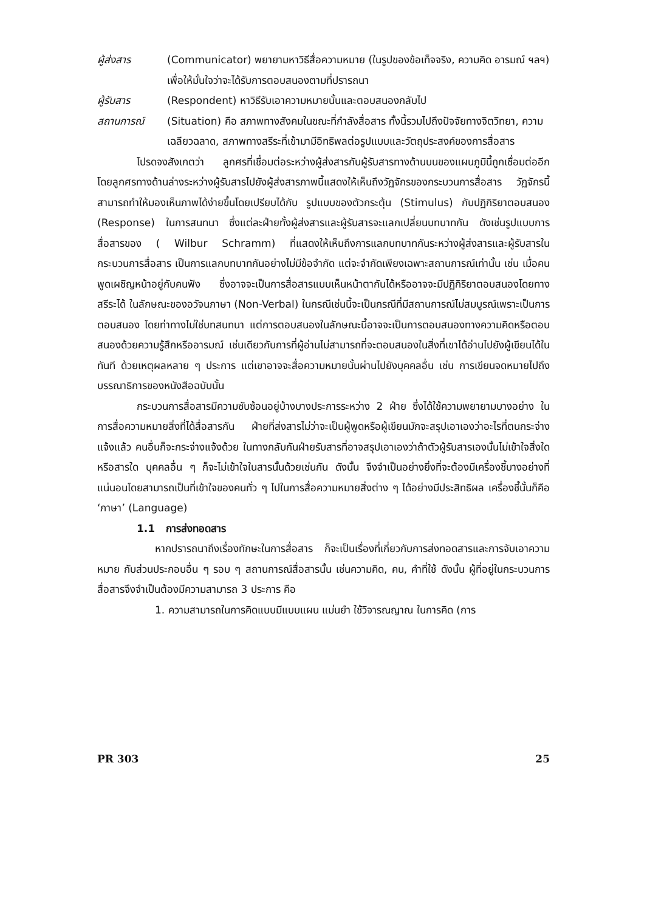ผู้ส่งสาร (Communicator) พยายามหาวิธีสื่อความหมาย (ในรูปของข้อเท็จจริง, ความคิด อารมณ์ ฯลฯ) เพื่อให้มั่นใจว่าจะได้รับการตอบสนองตามที่ปรารถนา
ผู้รับสาร (Respondent) หาวิธีรับเอาความหมายนั้นและตอบสนองกลับไป
สถานการณ์ (Situation) คือ สภาพทางสังคมในขณะที่กำลังสื่อสาร ทั้งนี้รวมไปถึงปัจจัยทางจิตวิทยา, ความเฉลียวฉลาด, สภาพทางสรีระที่เข้ามามีอิทธิพลต่อรูปแบบและวัตถุประสงค์ของการสื่อสาร
โปรดจงสังเกตว่า ลูกศรที่เชื่อมต่อระหว่างผู้ส่งสารกับผู้รับสารทางด้านบนของแผนภูมินี้ถูกเชื่อมต่ออีก โดยลูกศรทางด้านล่างระหว่างผู้รับสารไปยังผู้ส่งสารภาพนี้แสดงให้เห็นถึงวัฏจักรของกระบวนการสื่อสาร วัฏจักรนี้สามารถทำให้มองเห็นภาพได้ง่ายขึ้นโดยเปรียบได้กับ รูปแบบของตัวกระตุ้น (Stimulus) กับปฏิกิริยาตอบสนอง (Response) ในการสนทนา ซึ่งแต่ละฝ่ายทั้งผู้ส่งสารและผู้รับสารจะแลกเปลี่ยนบทบาทกัน ดังเช่นรูปแบบการสื่อสารของ ( Wilbur Schramm) ที่แสดงให้เห็นถึงการแลกบทบาทกันระหว่างผู้ส่งสารและผู้รับสารในกระบวนการสื่อสาร เป็นการแลกบทบาทกันอย่างไม่มีข้อจำกัด แต่จะจำกัดเพียงเฉพาะสถานการณ์เท่านั้น เช่น เมื่อคนพูดเผชิญหน้าอยู่กับคนฟัง ซึ่งอาจจะเป็นการสื่อสารแบบเห็นหน้าตากันได้หรืออาจจะมีปฏิกิริยาตอบสนองโดยทางสรีระได้ ในลักษณะของอวัจนภาษา (Non-Verbal) ในกรณีเช่นนี้จะเป็นกรณีที่มีสถานการณ์ไม่สมบูรณ์เพราะเป็นการตอบสนอง โดยท่าทางไม่ใช่บทสนทนา แต่การตอบสนองในลักษณะนี้อาจจะเป็นการตอบสนองทางความคิดหรือตอบสนองด้วยความรู้สึกหรืออารมณ์ เช่นเดียวกับการที่ผู้อ่านไม่สามารถที่จะตอบสนองในสิ่งที่เขาได้อ่านไปยังผู้เขียนได้ในทันที ด้วยเหตุผลหลาย ๆ ประการ แต่เขาอาจจะสื่อความหมายนั้นผ่านไปยังบุคคลอื่น เช่น การเขียนจดหมายไปถึงบรรณาธิการของหนังสือฉบับนั้น
กระบวนการสื่อสารมีความซับซ้อนอยู่บ้างบางประการระหว่าง 2 ฝ่าย ซึ่งได้ใช้ความพยายามบางอย่าง ในการสื่อความหมายสิ่งที่ได้สื่อสารกัน ฝ่ายที่ส่งสารไม่ว่าจะเป็นผู้พูดหรือผู้เขียนมักจะสรุปเอาเองว่าอะไรที่ตนกระจ่างแจ้งแล้ว คนอื่นก็จะกระจ่างแจ้งด้วย ในทางกลับกันฝ่ายรับสารที่อาจสรุปเอาเองว่าถ้าตัวผู้รับสารเองนั้นไม่เข้าใจสิ่งใดหรือสารใด บุคคลอื่น ๆ ก็จะไม่เข้าใจในสารนั้นด้วยเช่นกัน ดังนั้น จึงจำเป็นอย่างยิ่งที่จะต้องมีเครื่องชี้บางอย่างที่แน่นอนโดยสามารถเป็นที่เข้าใจของคนทั่ว ๆ ไปในการสื่อความหมายสิ่งต่าง ๆ ได้อย่างมีประสิทธิผล เครื่องชี้นั้นก็คือ ‘ภาษา’ (Language)
1.1 การส่งทอดสาร
หากปรารถนาถึงเรื่องทักษะในการสื่อสาร ก็จะเป็นเรื่องที่เกี่ยวกับการส่งทอดสารและการจับเอาความหมาย กับส่วนประกอบอื่น ๆ รอบ ๆ สถานการณ์สื่อสารนั้น เช่นความคิด, คน, คำที่ใช้ ดังนั้น ผู้ที่อยู่ในกระบวนการสื่อสารจึงจำเป็นต้องมีความสามารถ 3 ประการ คือ
1. ความสามารถในการคิดแบบมีแบบแผน แม่นยำ ใช้วิจารณญาณ ในการคิด (การ
PR 303 25